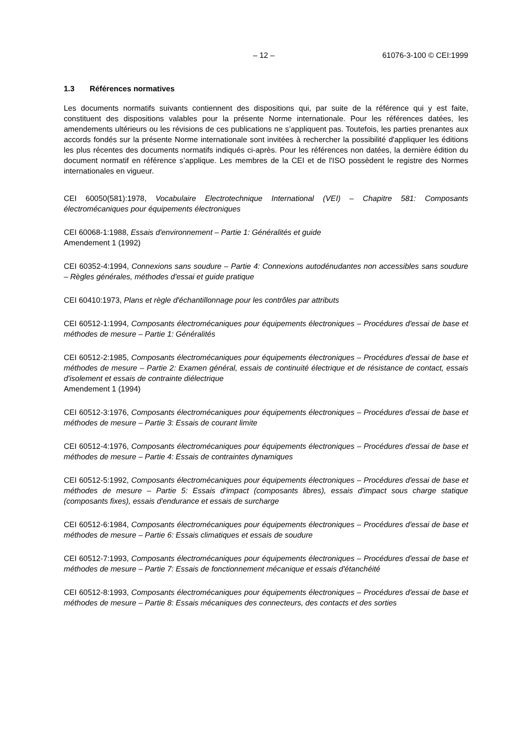– 12 – 61076-3-100 © CEI:1999
1.3 Références normatives
Les documents normatifs suivants contiennent des dispositions qui, par suite de la référence qui y est faite, constituent des dispositions valables pour la présente Norme internationale. Pour les références datées, les amendements ultérieurs ou les révisions de ces publications ne s’appliquent pas. Toutefois, les parties prenantes aux accords fondés sur la présente Norme internationale sont invitées à rechercher la possibilité d'appliquer les éditions les plus récentes des documents normatifs indiqués ci-après. Pour les références non datées, la dernière édition du document normatif en référence s’applique. Les membres de la CEI et de l'ISO possèdent le registre des Normes internationales en vigueur.
CEI 60050(581):1978, Vocabulaire Electrotechnique International (VEI) – Chapitre 581: Composants électromécaniques pour équipements électroniques
CEI 60068-1:1988, Essais d'environnement – Partie 1: Généralités et guide
Amendement 1 (1992)
CEI 60352-4:1994, Connexions sans soudure – Partie 4: Connexions autodénudantes non accessibles sans soudure – Règles générales, méthodes d'essai et guide pratique
CEI 60410:1973, Plans et règle d'échantillonnage pour les contrôles par attributs
CEI 60512-1:1994, Composants électromécaniques pour équipements électroniques – Procé­dures d'essai de base et méthodes de mesure – Partie 1: Généralités
CEI 60512-2:1985, Composants électromécaniques pour équipements électroniques – Procédures d'essai de base et méthodes de mesure – Partie 2: Examen général, essais de continuité électrique et de résistance de contact, essais d'isolement et essais de contrainte diélectrique
Amendement 1 (1994)
CEI 60512-3:1976, Composants électromécaniques pour équipements électroniques – Procé­dures d'essai de base et méthodes de mesure – Partie 3: Essais de courant limite
CEI 60512-4:1976, Composants électromécaniques pour équipements électroniques – Procé­dures d'essai de base et méthodes de mesure – Partie 4: Essais de contraintes dynamiques
CEI 60512-5:1992, Composants électromécaniques pour équipements électroniques – Procédures d'essai de base et méthodes de mesure – Partie 5: Essais d'impact (composants libres), essais d'impact sous charge statique (composants fixes), essais d'endurance et essais de surcharge
CEI 60512-6:1984, Composants électromécaniques pour équipements électroniques – Procé­dures d'essai de base et méthodes de mesure – Partie 6: Essais climatiques et essais de soudure
CEI 60512-7:1993, Composants électromécaniques pour équipements électroniques – Procé­dures d'essai de base et méthodes de mesure – Partie 7: Essais de fonctionnement mécanique et essais d'étanchéité
CEI 60512-8:1993, Composants électromécaniques pour équipements électroniques – Procé­dures d'essai de base et méthodes de mesure – Partie 8: Essais mécaniques des connecteurs, des contacts et des sorties